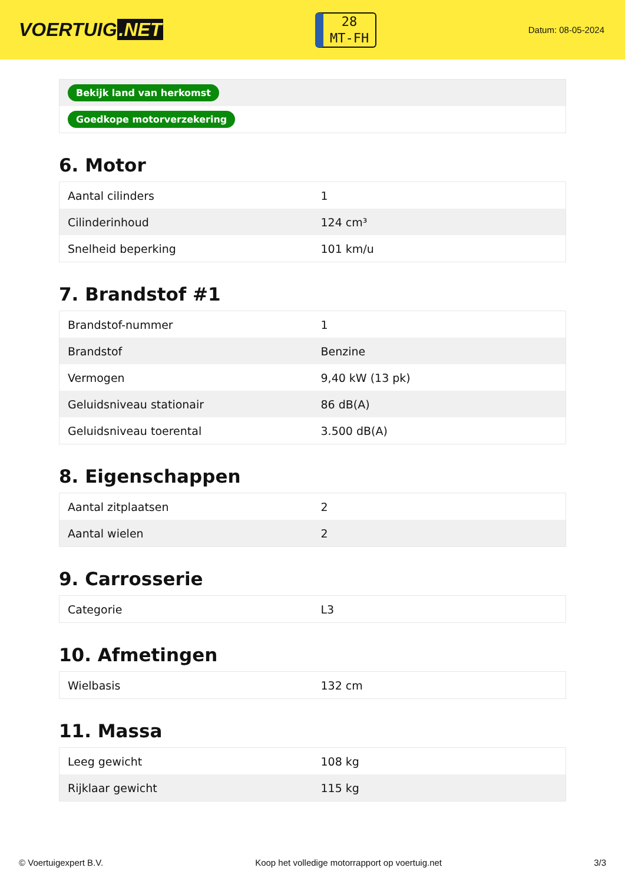VOERTUIG.NET
28
MT-FH
Datum: 08-05-2024
| Bekijk land van herkomst |
| Goedkope motorverzekering |
6. Motor
| Aantal cilinders | 1 |
| Cilinderinhoud | 124 cm³ |
| Snelheid beperking | 101 km/u |
7. Brandstof #1
| Brandstof-nummer | 1 |
| Brandstof | Benzine |
| Vermogen | 9,40 kW (13 pk) |
| Geluidsniveau stationair | 86 dB(A) |
| Geluidsniveau toerental | 3.500 dB(A) |
8. Eigenschappen
| Aantal zitplaatsen | 2 |
| Aantal wielen | 2 |
9. Carrosserie
| Categorie | L3 |
10. Afmetingen
| Wielbasis | 132 cm |
11. Massa
| Leeg gewicht | 108 kg |
| Rijklaar gewicht | 115 kg |
© Voertuigexpert B.V. Koop het volledige motorrapport op voertuig.net 3/3